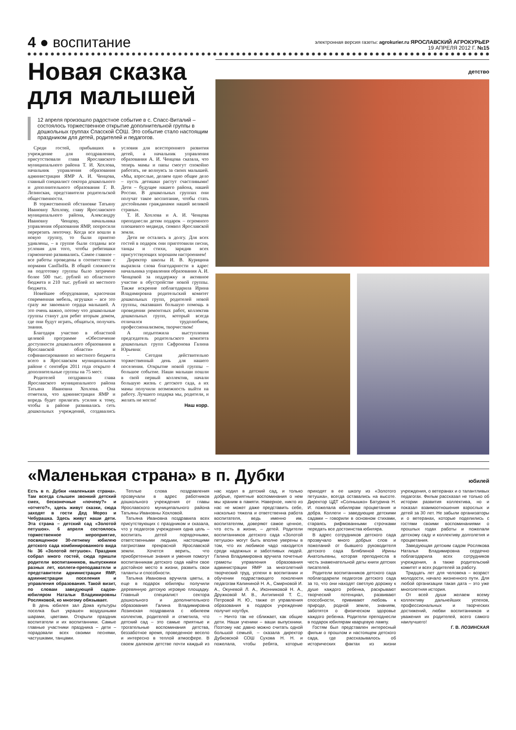4 ● воспитание
электронная версия газеты: agrokurier.ru ЯРОСЛАВСКИЙ АГРОКУРЬЕР
19 АПРЕЛЯ 2012 Г. №15
Новая сказка для малышей
12 апреля произошло радостное событие в с. Спасс-Виталий – состоялось торжественное открытие дополнительной группы в дошкольных группах Спасской СОШ. Это событие стало настоящим праздником для детей, родителей и педагогов.
Среди гостей, прибывших в учреждение для поздравления, присутствовали глава Ярославского муниципального района Т. И. Хохлова, начальник управления образования администрации ЯМР А. И. Ченцова, главный специалист сектора дошкольного и дополнительного образования Г. В. Лозинская, представители родительской общественности.
В торжественной обстановке Татьяну Ивановну Хохлову, главу Ярославского муниципального района, Александру Ивановну Ченцову, начальника управления образования ЯМР, попросили перерезать ленточку. Когда все вошли в новую группу, то были приятно удивлены, – в группе были созданы все условия для того, чтобы ребятишки гармонично развивались. Самое главное – все работы проведены в соответствии с нормами СанПиНа. В общей сложности на подготовку группы было затрачено более 500 тыс. рублей из областного бюджета и 210 тыс. рублей из местного бюджета.
Новейшее оборудование, красочная современная мебель, игрушки – все это сразу же завоевало сердца малышей. А это очень важно, потому что дошкольные группы станут для ребят вторым домом, где они будут играть, общаться, получать знания.
Благодаря участию в областной целевой программе «Обеспечение доступности дошкольного образования в Ярославской области» и софинансированию из местного бюджета всего в Ярославском муниципальном районе с сентября 2011 года открыто 4 дополнительные группы на 75 мест.
Родителей поздравила глава Ярославского муниципального района Татьяна Ивановна Хохлова. Она отметила, что администрация ЯМР и впредь будет прилагать усилия к тому, чтобы в районе развивалась сеть дошкольных учреждений, создавались условия для всестороннего развития детей, а начальник управления образования А. И. Ченцова сказала, что теперь мамы и папы смогут спокойно работать, не волнуясь за своих малышей. «Мы, взрослые, делаем одно общее дело – пусть детишки растут счастливыми! Дети – будущее нашего района, нашей России. В дошкольных группах они получат такое воспитание, чтобы стать достойными гражданами нашей великой страны».
Т. И. Хохлова и А. И. Ченцова преподнесли детям подарок – огромного плюшевого медведя, символ Ярославской земли.
Дети не остались в долгу. Для всех гостей в подарок они приготовили песни, танцы и стихи, зарядив всех присутствующих хорошим настроением!
Директор школы И. В. Курицина выразила слова благодарности в адрес начальника управления образования А. И. Ченцовой за поддержку и активное участие в обустройстве новой группы. Также искренне поблагодарила Ирина Владимировна родительский комитет дошкольных групп, родителей новой группы, оказавших большую помощь в проведении ремонтных работ, коллектив дошкольных групп, который всегда отличался трудолюбием, профессионализмом, творчеством!
А подытожила выступления председатель родительского комитета дошкольных групп Сафронова Галина Юрьевна:
– Сегодня действительно торжественный день для нашего поселения. Открытие новой группы – большое событие. Наши малыши пошли в свой первый коллектив, начали большую жизнь с детского сада, а их мамы получили возможность выйти на работу. Лучшего подарка мы, родители, и желать не могли!
Наш корр.
детство
«Маленькая страна» в п. Дубки
юбилей
Есть в п. Дубки «маленькая страна». Там всегда слышен звонкий детский смех, бесконечные «почему?» и «отчего?», здесь живут сказки, сюда заходят в гости Дед Мороз и Чебурашка. Здесь живут наши дети. Эта страна – детский сад «Золотой петушок». 6 апреля состоялось торжественное мероприятие, посвященное 30-летнему юбилею детского сада комбинированного вида № 36 «Золотой петушок». Праздник собрал много гостей, сюда пришли родители воспитанников, выпускники разных лет, коллеги-преподаватели и представители администрации ЯМР, администрации поселения и управления образования. Такой визит, по словам заведующей садом-юбиляром Натальи Владимировны Росляковой, ко многому обязывает.
В день юбилея зал Дома культуры поселка был украшен воздушными шарами, цветами. Открыли праздник воспитатели и их воспитанники. Самые главные участники праздника – дети – порадовали всех своими песнями, частушками, танцами.
Теплые слова поздравления прозвучали в адрес работников дошкольного учреждения от главы Ярославского муниципального района Татьяны Ивановны Хохловой.
Татьяна Ивановна поздравила всех присутствующих с праздником и сказала, что у педагогов учреждения одна цель – воспитать детей порядочными, ответственными людьми, настоящими патриотами прекрасной Ярославской земли. Хочется верить, что приобретенные знания и умения помогут воспитанникам детского сада найти свое достойное место в жизни, развить свои таланты и способности.
Татьяна Ивановна вручила цветы, а еще в подарок юбиляры получили деревянную детскую игровую площадку. Главный специалист сектора дошкольного и дополнительного образования Галина Владимировна Лозинская поздравила с юбилеем коллектив, родителей и отметила, что детский сад – это самые приятные и трогательные воспоминания детства, беззаботное время, проведенное весело и интересно в теплой атмосфере. В своем далеком детстве почти каждый из нас ходил в детский сад, и только добрые, приятные воспоминания о нем мы храним в памяти. Наверное, никто из нас не может даже представить себе, насколько тяжела и ответственна работа воспитателя, ведь именно им, воспитателям, доверяют самое ценное, что есть в жизни, – детей. Родители воспитанников детского сада «Золотой петушок» могут быть вполне уверены в том, что их любимое чадо находится среди надежных и заботливых людей. Галина Владимировна вручила почетные грамоты управления образования администрации ЯМР за многолетний творческий труд, успехи в воспитании и обучении подрастающего поколения педагогам Калининой Н. А., Смирновой И. А., Окуневой Л. А., Иконниковой Н. А., Дружковой М. В., Антипиной Т. С., Петровой Н. Ю., также от управления образования в подарок учреждение получит ноутбук.
– Ничто так не сближает, как общие дети. Наши ученики – ваши выпускники. Поэтому нас давно можно считать одной большой семьей, – сказала директор Дубковской СОШ Сухова Н. Н. и пожелала, чтобы ребята, которые приходят в ее школу из «Золотого петушка», всегда оставались на высоте. Директор ЦДТ «Солнышко» Батурина Н. И. пожелала юбилярам процветания и добра. Коллеги – заведующие детскими садами – говорили в основном стихами, стараясь рифмованными строчками передать все достоинства юбиляра.
В адрес сотрудников детского сада прозвучало много добрых слов и пожеланий от бывшего руководителя детского сада Бляблиной Ирины Анатольевны, которая преподнесла в честь знаменательной даты книги детских писателей.
Родители воспитанников детского сада поблагодарили педагогов детского сада за то, что они находят светлую дорожку к душе каждого ребенка, раскрывают творческий потенциал, развивают способности, прививают любовь к природе, родной земле, знаниям, заботятся о физическом здоровье каждого ребенка. Родители преподнесли в подарок юбилярам кварцевую лампу.
Гостям был представлен интересный фильм о прошлом и настоящем детского сада, где рассказывалось об исторических фактах из жизни учреждения, о ветеранах и о талантливых педагогах. Фильм рассказал не только об истории развития коллектива, но и показал взаимоотношения взрослых и детей за 30 лет. Не забыли организаторы и о ветеранах, которые поделились с гостями своими воспоминаниями о прошлых годах работы и пожелали детскому саду и коллективу долголетия и процветания.
Заведующая детским садом Рослякова Наталья Владимировна сердечно поблагодарила всех сотрудников учреждения, а также родительский комитет и всех родителей за работу.
Тридцать лет для человека – возраст молодости, начало жизненного пути. Для любой организации такая дата – это уже многолетняя история.
От всей души желаем всему коллективу дальнейших успехов, профессиональных и творческих достижений, любви воспитанников и уважения их родителей, всего самого наилучшего!
Г. В. ЛОЗИНСКАЯ